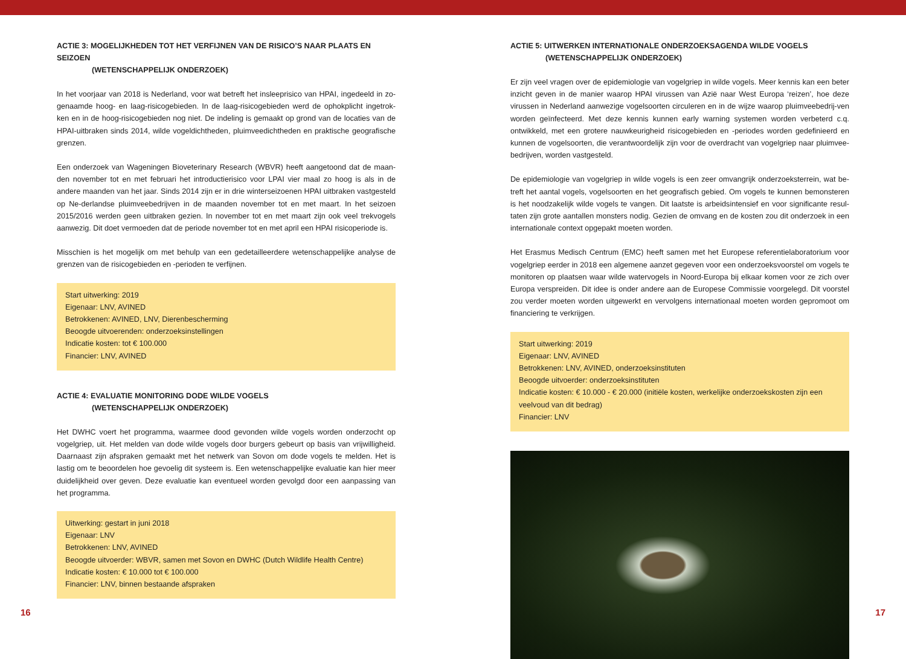ACTIE 3: MOGELIJKHEDEN TOT HET VERFIJNEN VAN DE RISICO’S NAAR PLAATS EN SEIZOEN
(WETENSCHAPPELIJK ONDERZOEK)
In het voorjaar van 2018 is Nederland, voor wat betreft het insleeprisico van HPAI, ingedeeld in zo-genaamde hoog- en laag-risicogebieden. In de laag-risicogebieden werd de ophokplicht ingetrok-ken en in de hoog-risicogebieden nog niet. De indeling is gemaakt op grond van de locaties van de HPAI-uitbraken sinds 2014, wilde vogeldichtheden, pluimveedichtheden en praktische geografische grenzen.
Een onderzoek van Wageningen Bioveterinary Research (WBVR) heeft aangetoond dat de maan-den november tot en met februari het introductierisico voor LPAI vier maal zo hoog is als in de andere maanden van het jaar. Sinds 2014 zijn er in drie winterseizoenen HPAI uitbraken vastgesteld op Ne-derlandse pluimveebedrijven in de maanden november tot en met maart. In het seizoen 2015/2016 werden geen uitbraken gezien. In november tot en met maart zijn ook veel trekvogels aanwezig. Dit doet vermoeden dat de periode november tot en met april een HPAI risicoperiode is.
Misschien is het mogelijk om met behulp van een gedetailleerdere wetenschappelijke analyse de grenzen van de risicogebieden en -perioden te verfijnen.
Start uitwerking: 2019
Eigenaar: LNV, AVINED
Betrokkenen: AVINED, LNV, Dierenbescherming
Beoogde uitvoerenden: onderzoeksinstellingen
Indicatie kosten: tot € 100.000
Financier: LNV, AVINED
ACTIE 4: EVALUATIE MONITORING DODE WILDE VOGELS
(WETENSCHAPPELIJK ONDERZOEK)
Het DWHC voert het programma, waarmee dood gevonden wilde vogels worden onderzocht op vogelgriep, uit. Het melden van dode wilde vogels door burgers gebeurt op basis van vrijwilligheid. Daarnaast zijn afspraken gemaakt met het netwerk van Sovon om dode vogels te melden. Het is lastig om te beoordelen hoe gevoelig dit systeem is. Een wetenschappelijke evaluatie kan hier meer duidelijkheid over geven. Deze evaluatie kan eventueel worden gevolgd door een aanpassing van het programma.
Uitwerking: gestart in juni 2018
Eigenaar: LNV
Betrokkenen: LNV, AVINED
Beoogde uitvoerder: WBVR, samen met Sovon en DWHC (Dutch Wildlife Health Centre)
Indicatie kosten: € 10.000 tot € 100.000
Financier: LNV, binnen bestaande afspraken
ACTIE 5: UITWERKEN INTERNATIONALE ONDERZOEKSAGENDA WILDE VOGELS
(WETENSCHAPPELIJK ONDERZOEK)
Er zijn veel vragen over de epidemiologie van vogelgriep in wilde vogels. Meer kennis kan een beter inzicht geven in de manier waarop HPAI virussen van Azië naar West Europa ‘reizen’, hoe deze virussen in Nederland aanwezige vogelsoorten circuleren en in de wijze waarop pluimveebedrij-ven worden geïnfecteerd. Met deze kennis kunnen early warning systemen worden verbeterd c.q. ontwikkeld, met een grotere nauwkeurigheid risicogebieden en -periodes worden gedefinieerd en kunnen de vogelsoorten, die verantwoordelijk zijn voor de overdracht van vogelgriep naar pluimvee-bedrijven, worden vastgesteld.
De epidemiologie van vogelgriep in wilde vogels is een zeer omvangrijk onderzoeksterrein, wat be-treft het aantal vogels, vogelsoorten en het geografisch gebied. Om vogels te kunnen bemonsteren is het noodzakelijk wilde vogels te vangen. Dit laatste is arbeidsintensief en voor significante resul-taten zijn grote aantallen monsters nodig. Gezien de omvang en de kosten zou dit onderzoek in een internationale context opgepakt moeten worden.
Het Erasmus Medisch Centrum (EMC) heeft samen met het Europese referentielaboratorium voor vogelgriep eerder in 2018 een algemene aanzet gegeven voor een onderzoeksvoorstel om vogels te monitoren op plaatsen waar wilde watervogels in Noord-Europa bij elkaar komen voor ze zich over Europa verspreiden. Dit idee is onder andere aan de Europese Commissie voorgelegd. Dit voorstel zou verder moeten worden uitgewerkt en vervolgens internationaal moeten worden gepromoot om financiering te verkrijgen.
Start uitwerking: 2019
Eigenaar: LNV, AVINED
Betrokkenen: LNV, AVINED, onderzoeksinstituten
Beoogde uitvoerder: onderzoeksinstituten
Indicatie kosten: € 10.000 - € 20.000 (initiële kosten, werkelijke onderzoekskosten zijn een veelvoud van dit bedrag)
Financier: LNV
16 17